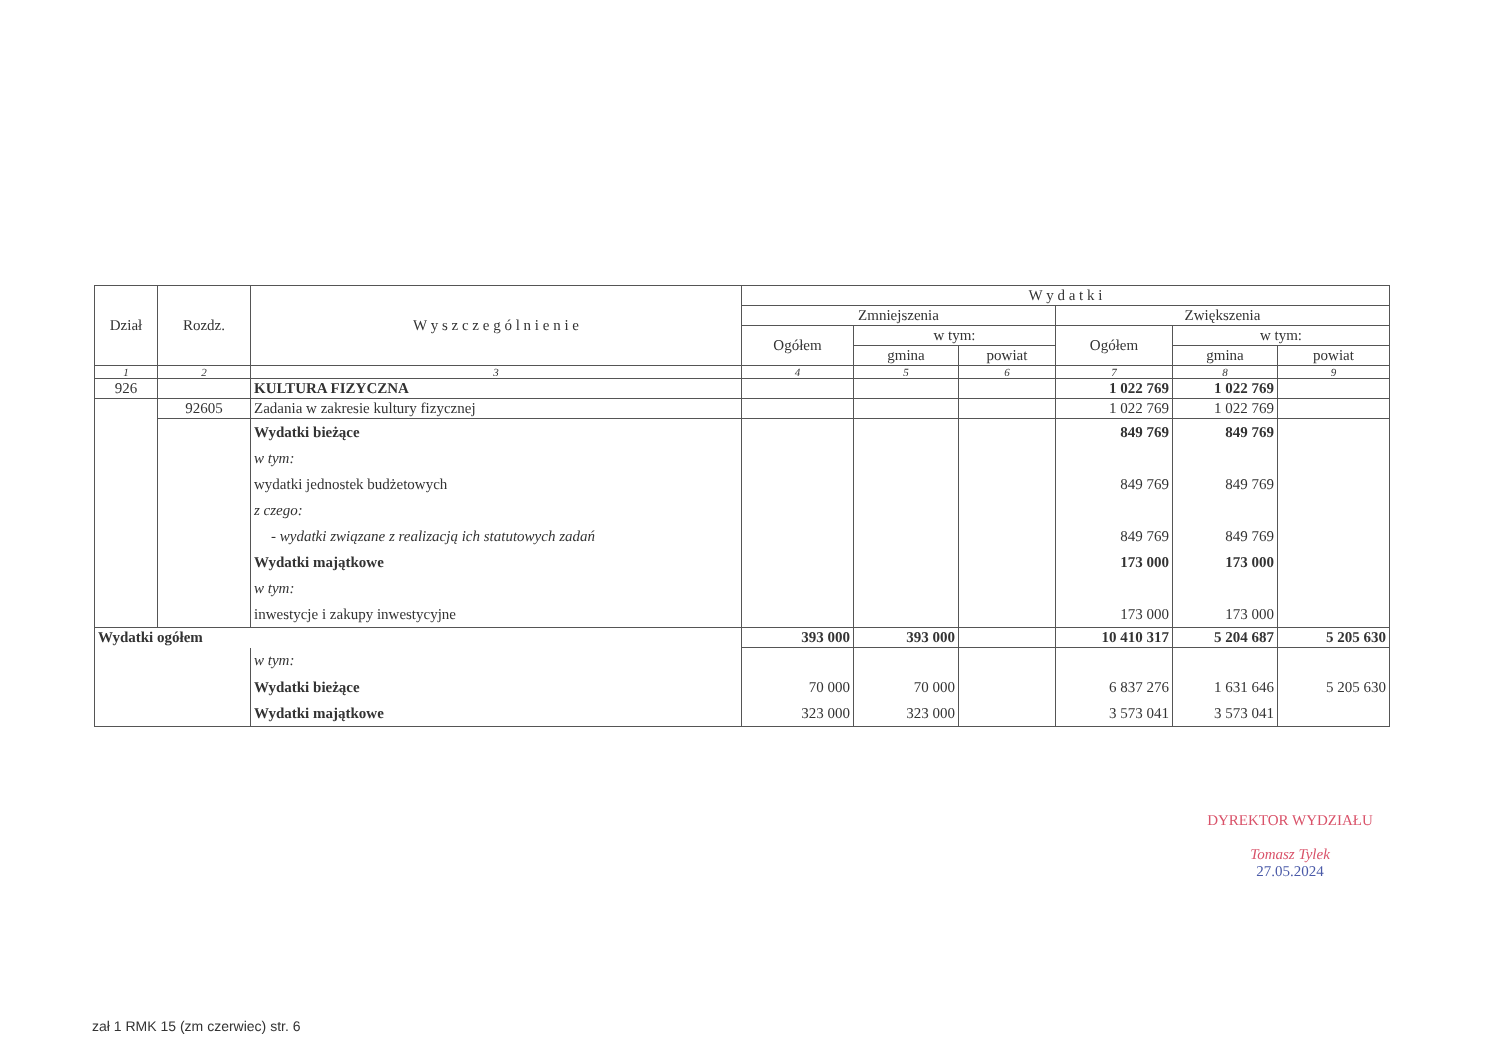| Dział | Rozdz. | W y s z c z e g ó l n i e n i e | W y d a t k i | | | | | |
| --- | --- | --- | --- | --- | --- | --- | --- | --- |
| | | | Zmniejszenia | | | Zwiększenia | | |
| | | | Ogółem | w tym: | | Ogółem | w tym: | |
| | | | | gmina | powiat | | gmina | powiat |
| 1 | 2 | 3 | 4 | 5 | 6 | 7 | 8 | 9 |
| 926 | | KULTURA FIZYCZNA | | | | 1 022 769 | 1 022 769 | |
| | 92605 | Zadania w zakresie kultury fizycznej | | | | 1 022 769 | 1 022 769 | |
| | | Wydatki bieżące | | | | 849 769 | 849 769 | |
| | | w tym: | | | | | | |
| | | wydatki jednostek budżetowych | | | | 849 769 | 849 769 | |
| | | z czego: | | | | | | |
| | | - wydatki związane z realizacją ich statutowych zadań | | | | 849 769 | 849 769 | |
| | | Wydatki majątkowe | | | | 173 000 | 173 000 | |
| | | w tym: | | | | | | |
| | | inwestycje i zakupy inwestycyjne | | | | 173 000 | 173 000 | |
| Wydatki ogółem | | | 393 000 | 393 000 | | 10 410 317 | 5 204 687 | 5 205 630 |
| | | w tym: | | | | | | |
| | | Wydatki bieżące | 70 000 | 70 000 | | 6 837 276 | 1 631 646 | 5 205 630 |
| | | Wydatki majątkowe | 323 000 | 323 000 | | 3 573 041 | 3 573 041 | |
DYREKTOR WYDZIAŁU
Tomasz Tylek
27.05.2024
zał 1 RMK 15 (zm czerwiec) str. 6